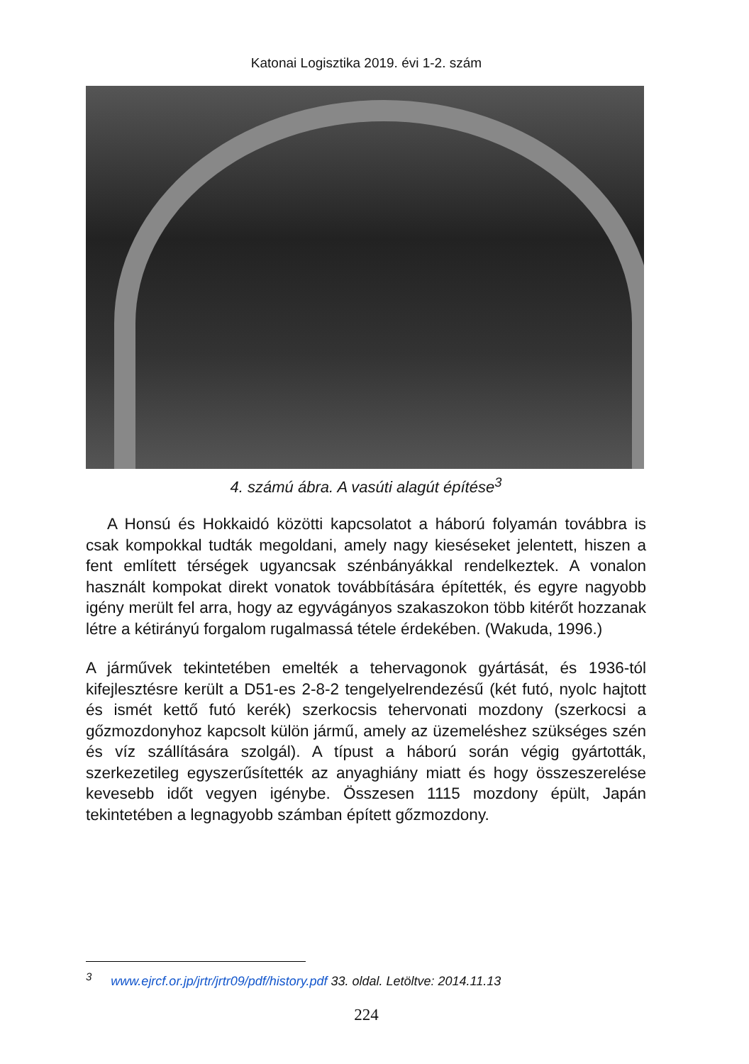Katonai Logisztika 2019. évi 1-2. szám
4. számú ábra. A vasúti alagút építése<sup>3</sup>
A Honsú és Hokkaidó közötti kapcsolatot a háború folyamán továbbra is csak kompokkal tudták megoldani, amely nagy kieséseket jelentett, hiszen a fent említett térségek ugyancsak szénbányákkal rendelkeztek. A vonalon használt kompokat direkt vonatok továbbítására építették, és egyre nagyobb igény merült fel arra, hogy az egyvágányos szakaszokon több kitérőt hozzanak létre a kétirányú forgalom rugalmassá tétele érdekében. (Wakuda, 1996.)
A járművek tekintetében emelték a tehervagonok gyártását, és 1936-tól kifejlesztésre került a D51-es 2-8-2 tengelyelrendezésű (két futó, nyolc hajtott és ismét kettő futó kerék) szerkocsis tehervonati mozdony (szerkocsi a gőzmozdonyhoz kapcsolt külön jármű, amely az üzemeléshez szükséges szén és víz szállítására szolgál). A típust a háború során végig gyártották, szerkezetileg egyszerűsítették az anyaghiány miatt és hogy összeszerelése kevesebb időt vegyen igénybe. Összesen 1115 mozdony épült, Japán tekintetében a legnagyobb számban épített gőzmozdony.
<sup>3</sup> www.ejrcf.or.jp/jrtr/jrtr09/pdf/history.pdf 33. oldal. Letöltve: 2014.11.13
224